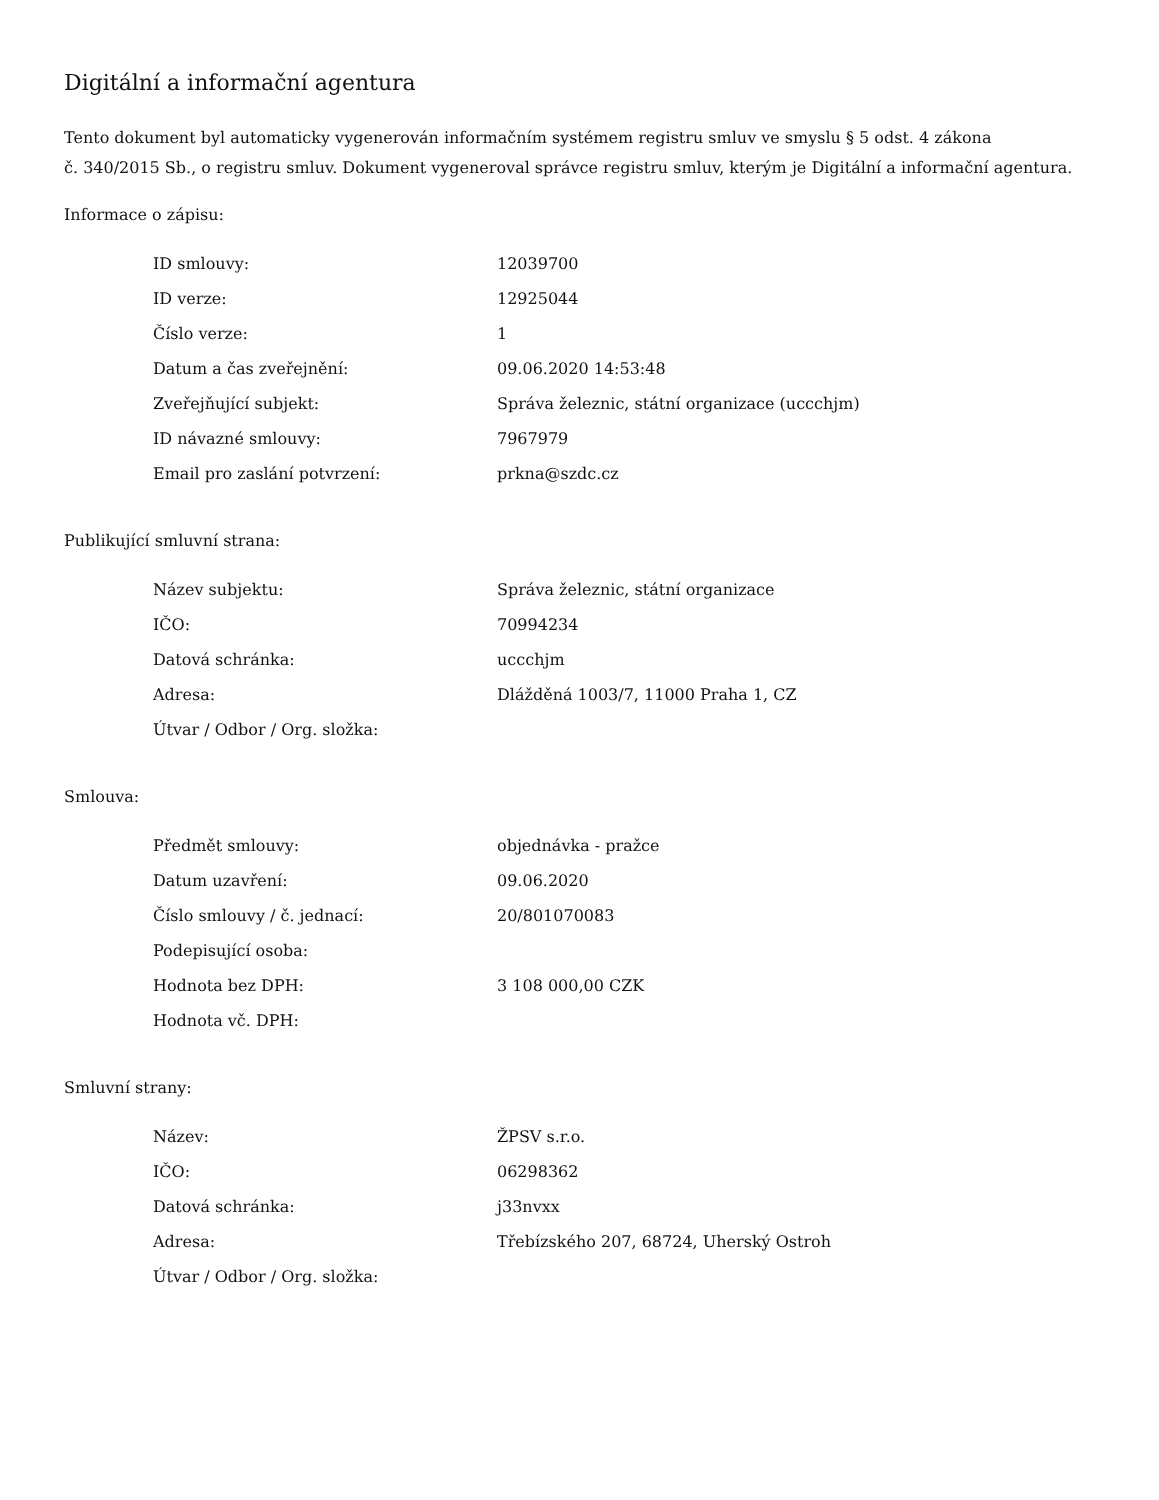Digitální a informační agentura
Tento dokument byl automaticky vygenerován informačním systémem registru smluv ve smyslu § 5 odst. 4 zákona
č. 340/2015 Sb., o registru smluv. Dokument vygeneroval správce registru smluv, kterým je Digitální a informační agentura.
Informace o zápisu:
| ID smlouvy: | 12039700 |
| ID verze: | 12925044 |
| Číslo verze: | 1 |
| Datum a čas zveřejnění: | 09.06.2020 14:53:48 |
| Zveřejňující subjekt: | Správa železnic, státní organizace (uccchjm) |
| ID návazné smlouvy: | 7967979 |
| Email pro zaslání potvrzení: | prkna@szdc.cz |
Publikující smluvní strana:
| Název subjektu: | Správa železnic, státní organizace |
| IČO: | 70994234 |
| Datová schránka: | uccchjm |
| Adresa: | Dlážděná 1003/7, 11000 Praha 1, CZ |
| Útvar / Odbor / Org. složka: | |
Smlouva:
| Předmět smlouvy: | objednávka - pražce |
| Datum uzavření: | 09.06.2020 |
| Číslo smlouvy / č. jednací: | 20/801070083 |
| Podepisující osoba: | |
| Hodnota bez DPH: | 3 108 000,00 CZK |
| Hodnota vč. DPH: | |
Smluvní strany:
| Název: | ŽPSV s.r.o. |
| IČO: | 06298362 |
| Datová schránka: | j33nvxx |
| Adresa: | Třebízského 207, 68724, Uherský Ostroh |
| Útvar / Odbor / Org. složka: | |